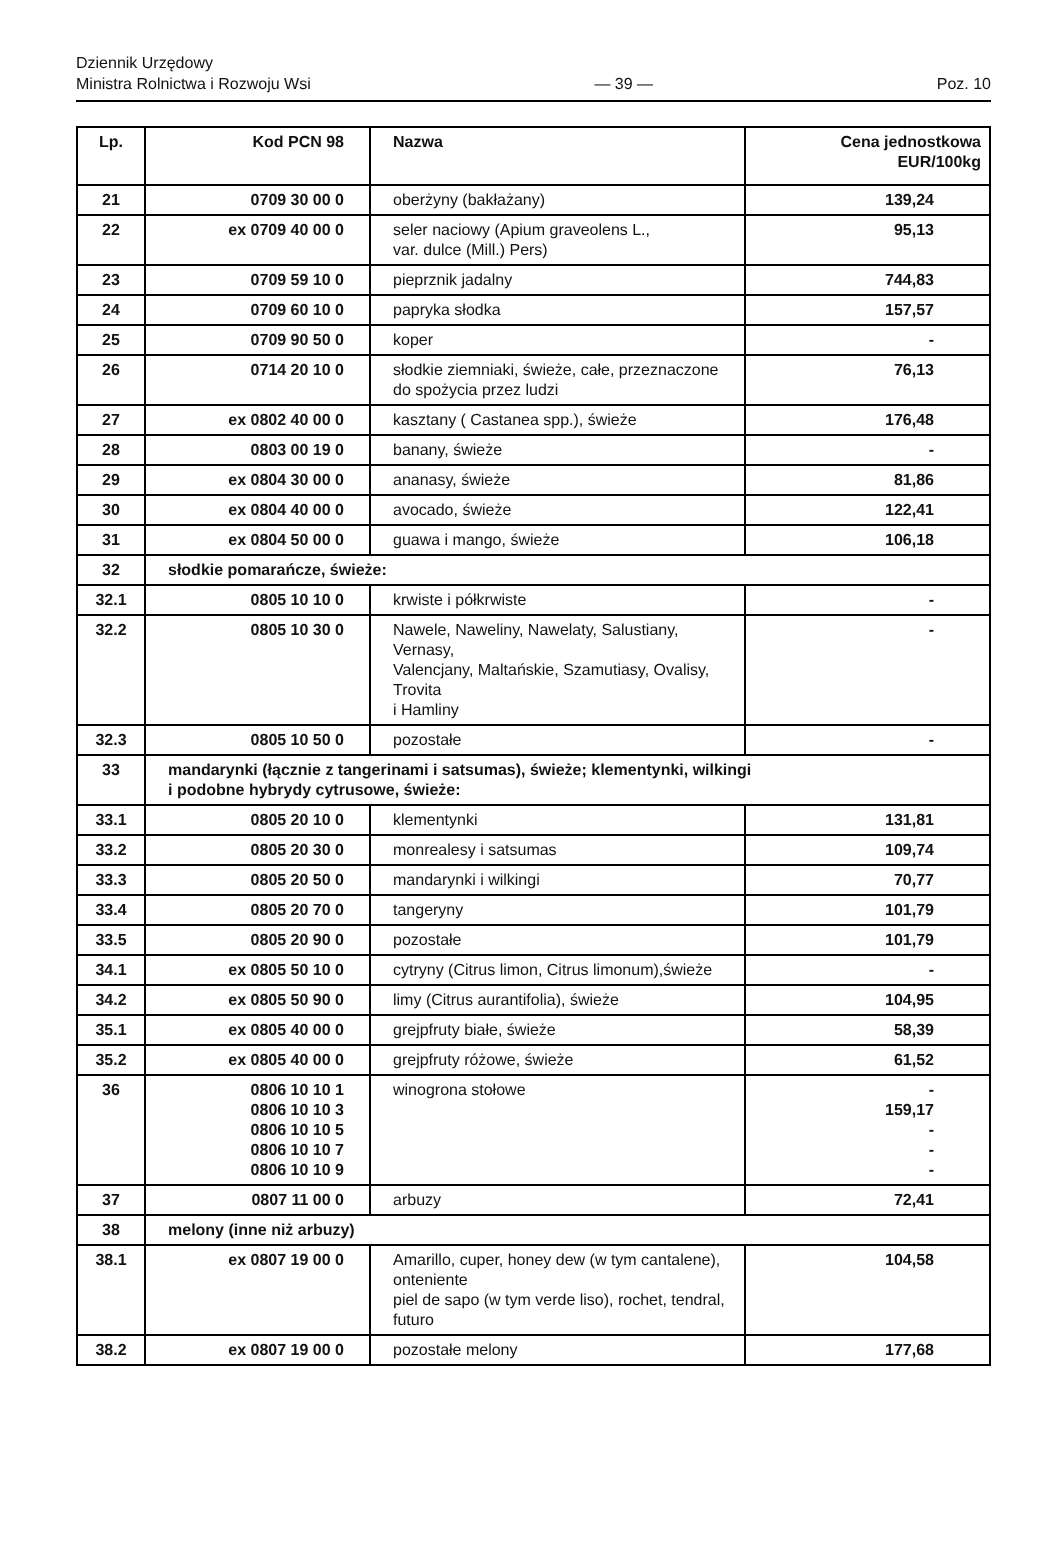Dziennik Urzędowy
Ministra Rolnictwa i Rozwoju Wsi
— 39 —
Poz. 10
| Lp. | Kod PCN 98 | Nazwa | Cena jednostkowa EUR/100kg |
| --- | --- | --- | --- |
| 21 | 0709 30 00 0 | oberżyny (bakłażany) | 139,24 |
| 22 | ex 0709 40 00 0 | seler naciowy (Apium graveolens L., var. dulce (Mill.) Pers) | 95,13 |
| 23 | 0709 59 10 0 | pieprznik jadalny | 744,83 |
| 24 | 0709 60 10 0 | papryka słodka | 157,57 |
| 25 | 0709 90 50 0 | koper | - |
| 26 | 0714 20 10 0 | słodkie ziemniaki, świeże, całe, przeznaczone do spożycia przez ludzi | 76,13 |
| 27 | ex 0802 40 00 0 | kasztany ( Castanea spp.), świeże | 176,48 |
| 28 | 0803 00 19 0 | banany, świeże | - |
| 29 | ex 0804 30 00 0 | ananasy, świeże | 81,86 |
| 30 | ex 0804 40 00 0 | avocado, świeże | 122,41 |
| 31 | ex 0804 50 00 0 | guawa i mango, świeże | 106,18 |
| 32 | słodkie pomarańcze, świeże: | | |
| 32.1 | 0805 10 10 0 | krwiste i półkrwiste | - |
| 32.2 | 0805 10 30 0 | Nawele, Naweliny, Nawelaty, Salustiany, Vernasy, Valencjany, Maltańskie, Szamutiasy, Ovalisy, Trovita i Hamliny | - |
| 32.3 | 0805 10 50 0 | pozostałe | - |
| 33 | mandarynki (łącznie z tangerinami i satsumas), świeże; klementynki, wilkingi i podobne hybrydy cytrusowe, świeże: | | |
| 33.1 | 0805 20 10 0 | klementynki | 131,81 |
| 33.2 | 0805 20 30 0 | monrealesy i satsumas | 109,74 |
| 33.3 | 0805 20 50 0 | mandarynki i wilkingi | 70,77 |
| 33.4 | 0805 20 70 0 | tangeryny | 101,79 |
| 33.5 | 0805 20 90 0 | pozostałe | 101,79 |
| 34.1 | ex 0805 50 10 0 | cytryny (Citrus limon, Citrus limonum),świeże | - |
| 34.2 | ex 0805 50 90 0 | limy (Citrus aurantifolia), świeże | 104,95 |
| 35.1 | ex 0805 40 00 0 | grejpfruty białe, świeże | 58,39 |
| 35.2 | ex 0805 40 00 0 | grejpfruty różowe, świeże | 61,52 |
| 36 | 0806 10 10 1 0806 10 10 3 0806 10 10 5 0806 10 10 7 0806 10 10 9 | winogrona stołowe | - 159,17 - - - |
| 37 | 0807 11 00 0 | arbuzy | 72,41 |
| 38 | melony (inne niż arbuzy) | | |
| 38.1 | ex 0807 19 00 0 | Amarillo, cuper, honey dew (w tym cantalene), onteniente piel de sapo (w tym verde liso), rochet, tendral, futuro | 104,58 |
| 38.2 | ex 0807 19 00 0 | pozostałe melony | 177,68 |